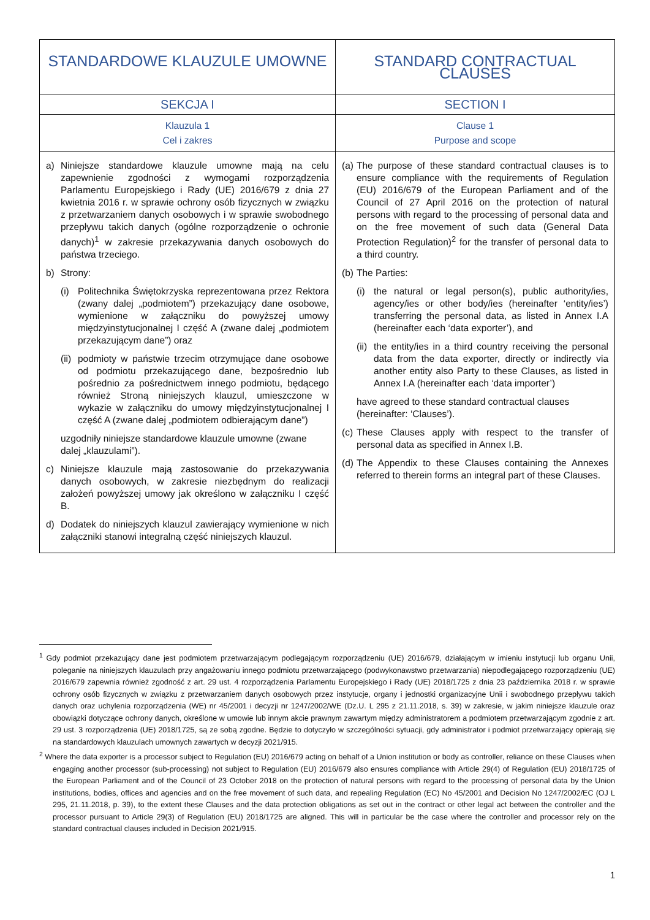| STANDARDOWE KLAUZULE UMOWNE | STANDARD CONTRACTUAL CLAUSES |
| SEKCJA I | SECTION I |
| Klauzula 1 Cel i zakres | Clause 1 Purpose and scope |
| a) Niniejsze standardowe klauzule umowne mają na celu zapewnienie zgodności z wymogami rozporządzenia Parlamentu Europejskiego i Rady (UE) 2016/679 z dnia 27 kwietnia 2016 r. w sprawie ochrony osób fizycznych w związku z przetwarzaniem danych osobowych i w sprawie swobodnego przepływu takich danych (ogólne rozporządzenie o ochronie danych)<sup>1</sup> w zakresie przekazywania danych osobowych do państwa trzeciego. b) Strony: (i) Politechnika Świętokrzyska reprezentowana przez Rektora (zwany dalej „podmiotem”) przekazujący dane osobowe, wymienione w załączniku do powyższej umowy międzyinstytucjonalnej I część A (zwane dalej „podmiotem przekazującym dane”) oraz (ii) podmioty w państwie trzecim otrzymujące dane osobowe od podmiotu przekazującego dane, bezpośrednio lub pośrednio za pośrednictwem innego podmiotu, będącego również Stroną niniejszych klauzul, umieszczone w wykazie w załączniku do umowy międzyinstytucjonalnej I część A (zwane dalej „podmiotem odbierającym dane”) uzgodniły niniejsze standardowe klauzule umowne (zwane dalej „klauzulami”). c) Niniejsze klauzule mają zastosowanie do przekazywania danych osobowych, w zakresie niezbędnym do realizacji założeń powyższej umowy jak określono w załączniku I część B. d) Dodatek do niniejszych klauzul zawierający wymienione w nich załączniki stanowi integralną część niniejszych klauzul. | (a) The purpose of these standard contractual clauses is to ensure compliance with the requirements of Regulation (EU) 2016/679 of the European Parliament and of the Council of 27 April 2016 on the protection of natural persons with regard to the processing of personal data and on the free movement of such data (General Data Protection Regulation)<sup>2</sup> for the transfer of personal data to a third country. (b) The Parties: (i) the natural or legal person(s), public authority/ies, agency/ies or other body/ies (hereinafter ‘entity/ies’) transferring the personal data, as listed in Annex I.A (hereinafter each ‘data exporter’), and (ii) the entity/ies in a third country receiving the personal data from the data exporter, directly or indirectly via another entity also Party to these Clauses, as listed in Annex I.A (hereinafter each ‘data importer’) have agreed to these standard contractual clauses (hereinafter: ‘Clauses’). (c) These Clauses apply with respect to the transfer of personal data as specified in Annex I.B. (d) The Appendix to these Clauses containing the Annexes referred to therein forms an integral part of these Clauses. |
<sup>1</sup> Gdy podmiot przekazujący dane jest podmiotem przetwarzającym podlegającym rozporządzeniu (UE) 2016/679, działającym w imieniu instytucji lub organu Unii, poleganie na niniejszych klauzulach przy angażowaniu innego podmiotu przetwarzającego (podwykonawstwo przetwarzania) niepodlegającego rozporządzeniu (UE) 2016/679 zapewnia również zgodność z art. 29 ust. 4 rozporządzenia Parlamentu Europejskiego i Rady (UE) 2018/1725 z dnia 23 października 2018 r. w sprawie ochrony osób fizycznych w związku z przetwarzaniem danych osobowych przez instytucje, organy i jednostki organizacyjne Unii i swobodnego przepływu takich danych oraz uchylenia rozporządzenia (WE) nr 45/2001 i decyzji nr 1247/2002/WE (Dz.U. L 295 z 21.11.2018, s. 39) w zakresie, w jakim niniejsze klauzule oraz obowiązki dotyczące ochrony danych, określone w umowie lub innym akcie prawnym zawartym między administratorem a podmiotem przetwarzającym zgodnie z art. 29 ust. 3 rozporządzenia (UE) 2018/1725, są ze sobą zgodne. Będzie to dotyczyło w szczególności sytuacji, gdy administrator i podmiot przetwarzający opierają się na standardowych klauzulach umownych zawartych w decyzji 2021/915.
<sup>2</sup> Where the data exporter is a processor subject to Regulation (EU) 2016/679 acting on behalf of a Union institution or body as controller, reliance on these Clauses when engaging another processor (sub-processing) not subject to Regulation (EU) 2016/679 also ensures compliance with Article 29(4) of Regulation (EU) 2018/1725 of the European Parliament and of the Council of 23 October 2018 on the protection of natural persons with regard to the processing of personal data by the Union institutions, bodies, offices and agencies and on the free movement of such data, and repealing Regulation (EC) No 45/2001 and Decision No 1247/2002/EC (OJ L 295, 21.11.2018, p. 39), to the extent these Clauses and the data protection obligations as set out in the contract or other legal act between the controller and the processor pursuant to Article 29(3) of Regulation (EU) 2018/1725 are aligned. This will in particular be the case where the controller and processor rely on the standard contractual clauses included in Decision 2021/915.
1